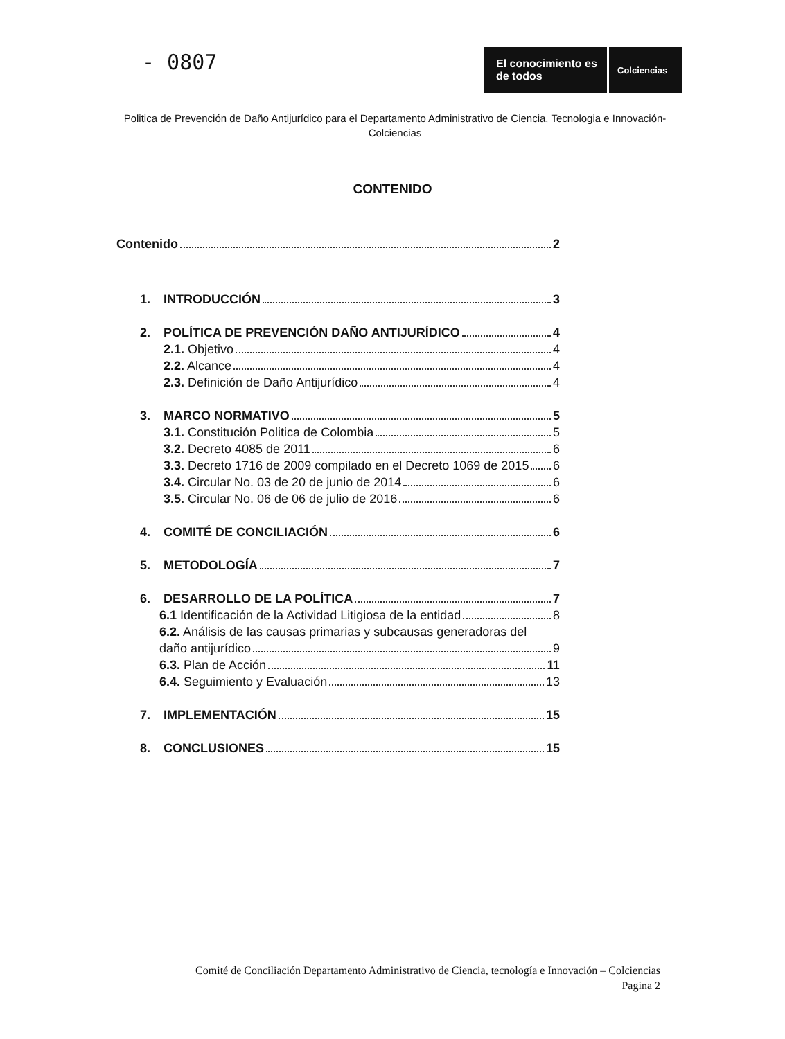- 0807
El conocimiento es de todos
Colciencias
Politica de Prevención de Daño Antijurídico para el Departamento Administrativo de Ciencia, Tecnologia e Innovación- Colciencias
CONTENIDO
Contenido 2
1. INTRODUCCIÓN 3
2. POLÍTICA DE PREVENCIÓN DAÑO ANTIJURÍDICO 4
2.1. Objetivo 4
2.2. Alcance 4
2.3. Definición de Daño Antijurídico 4
3. MARCO NORMATIVO 5
3.1. Constitución Politica de Colombia 5
3.2. Decreto 4085 de 2011 6
3.3. Decreto 1716 de 2009 compilado en el Decreto 1069 de 2015 6
3.4. Circular No. 03 de 20 de junio de 2014 6
3.5. Circular No. 06 de 06 de julio de 2016 6
4. COMITÉ DE CONCILIACIÓN 6
5. METODOLOGÍA 7
6. DESARROLLO DE LA POLÍTICA 7
6.1 Identificación de la Actividad Litigiosa de la entidad 8
6.2. Análisis de las causas primarias y subcausas generadoras del
daño antijurídico 9
6.3. Plan de Acción 11
6.4. Seguimiento y Evaluación 13
7. IMPLEMENTACIÓN 15
8. CONCLUSIONES 15
Comité de Conciliación Departamento Administrativo de Ciencia, tecnología e Innovación – Colciencias
Pagina 2